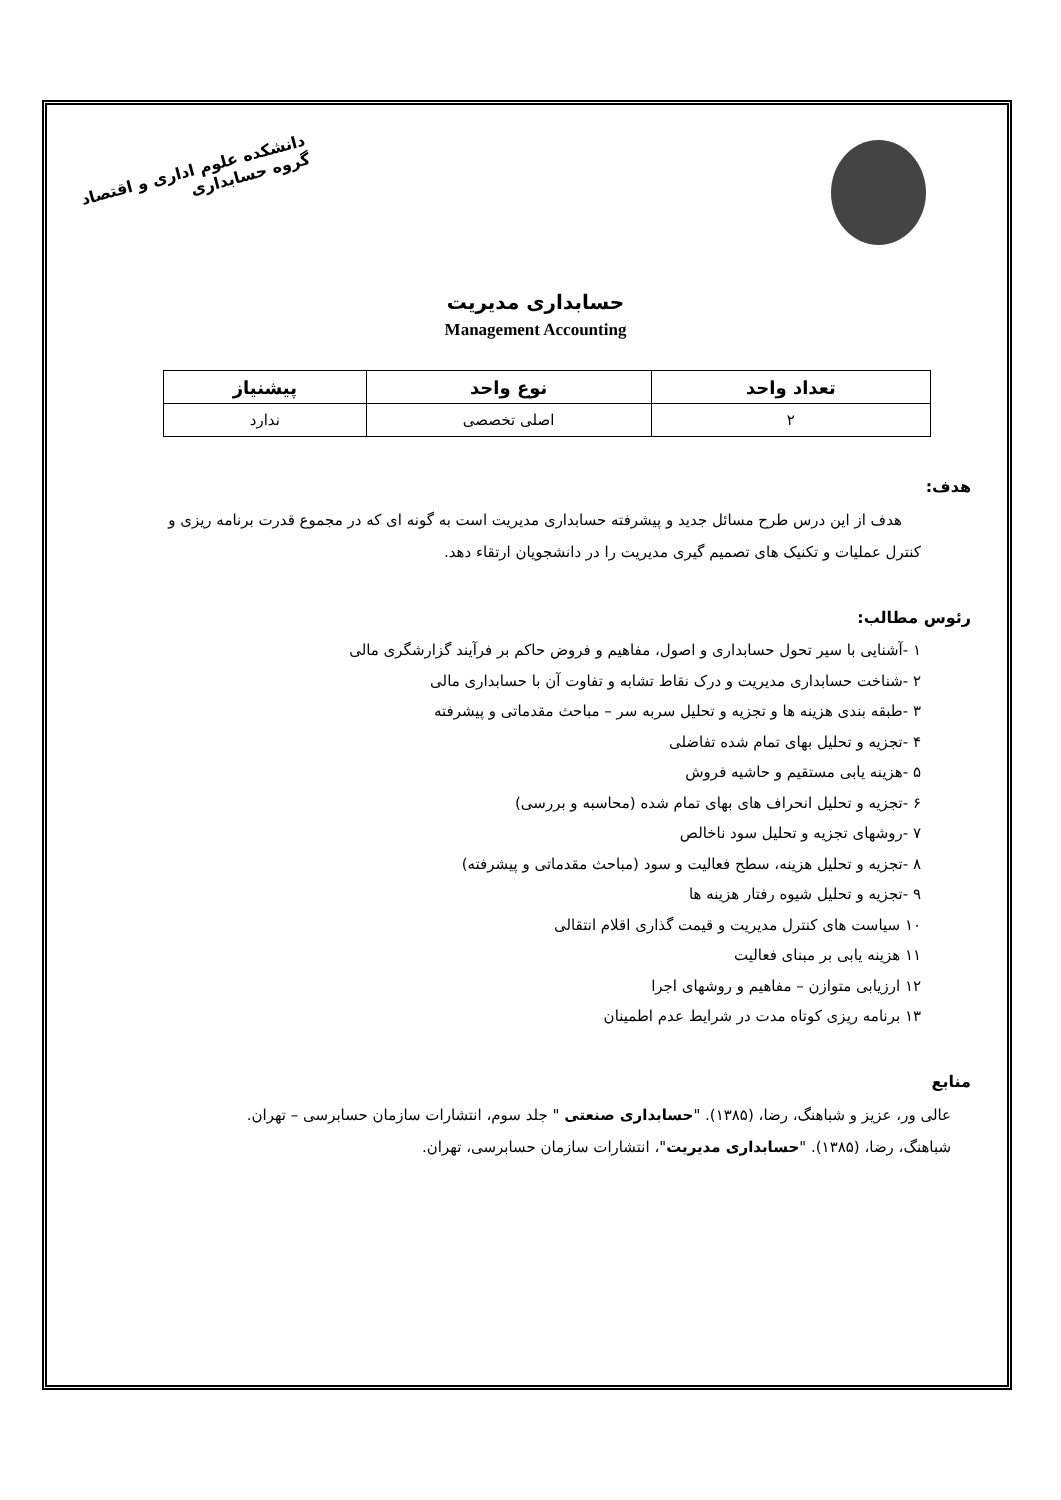دانشکده علوم اداری و اقتصاد
گروه حسابداری
حسابداری مدیریت
Management Accounting
| تعداد واحد | نوع واحد | پیشنیاز |
| --- | --- | --- |
| ۲ | اصلی تخصصی | ندارد |
هدف:
هدف از این درس طرح مسائل جدید و پیشرفته حسابداری مدیریت است به گونه ای که در مجموع قدرت برنامه ریزی و کنترل عملیات و تکنیک های تصمیم گیری مدیریت را در دانشجویان ارتقاء دهد.
رئوس مطالب:
۱ -آشنایی با سیر تحول حسابداری و اصول، مفاهیم و فروض حاکم بر فرآیند گزارشگری مالی
۲ -شناخت حسابداری مدیریت و درک نقاط تشابه و تفاوت آن با حسابداری مالی
۳ -طبقه بندی هزینه ها و تجزیه و تحلیل سربه سر – مباحث مقدماتی و پیشرفته
۴ -تجزیه و تحلیل بهای تمام شده تفاضلی
۵ -هزینه یابی مستقیم و حاشیه فروش
۶ -تجزیه و تحلیل انحراف های بهای تمام شده (محاسبه و بررسی)
۷ -روشهای تجزیه و تحلیل سود ناخالص
۸ -تجزیه و تحلیل هزینه، سطح فعالیت و سود (مباحث مقدماتی و پیشرفته)
۹ -تجزیه و تحلیل شیوه رفتار هزینه ها
۱۰ سیاست های کنترل مدیریت و قیمت گذاری اقلام انتقالی
۱۱ هزینه یابی بر مبنای فعالیت
۱۲ ارزیابی متوازن – مفاهیم و روشهای اجرا
۱۳ برنامه ریزی کوتاه مدت در شرایط عدم اطمینان
منابع
عالی ور، عزیز و شباهنگ، رضا، (۱۳۸۵). "حسابداری صنعتی " جلد سوم، انتشارات سازمان حسابرسی – تهران.
شباهنگ، رضا، (۱۳۸۵). "حسابداری مدیریت"، انتشارات سازمان حسابرسی، تهران.